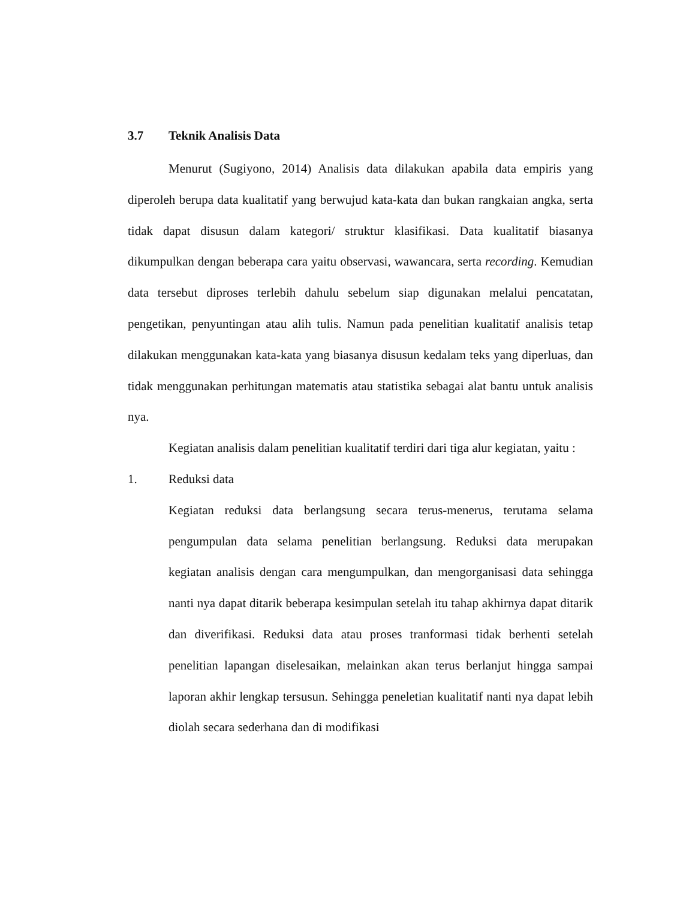3.7 Teknik Analisis Data
Menurut (Sugiyono, 2014) Analisis data dilakukan apabila data empiris yang diperoleh berupa data kualitatif yang berwujud kata-kata dan bukan rangkaian angka, serta tidak dapat disusun dalam kategori/ struktur klasifikasi. Data kualitatif biasanya dikumpulkan dengan beberapa cara yaitu observasi, wawancara, serta recording. Kemudian data tersebut diproses terlebih dahulu sebelum siap digunakan melalui pencatatan, pengetikan, penyuntingan atau alih tulis. Namun pada penelitian kualitatif analisis tetap dilakukan menggunakan kata-kata yang biasanya disusun kedalam teks yang diperluas, dan tidak menggunakan perhitungan matematis atau statistika sebagai alat bantu untuk analisis nya.
Kegiatan analisis dalam penelitian kualitatif terdiri dari tiga alur kegiatan, yaitu :
1. Reduksi data
Kegiatan reduksi data berlangsung secara terus-menerus, terutama selama pengumpulan data selama penelitian berlangsung. Reduksi data merupakan kegiatan analisis dengan cara mengumpulkan, dan mengorganisasi data sehingga nanti nya dapat ditarik beberapa kesimpulan setelah itu tahap akhirnya dapat ditarik dan diverifikasi. Reduksi data atau proses tranformasi tidak berhenti setelah penelitian lapangan diselesaikan, melainkan akan terus berlanjut hingga sampai laporan akhir lengkap tersusun. Sehingga peneletian kualitatif nanti nya dapat lebih diolah secara sederhana dan di modifikasi